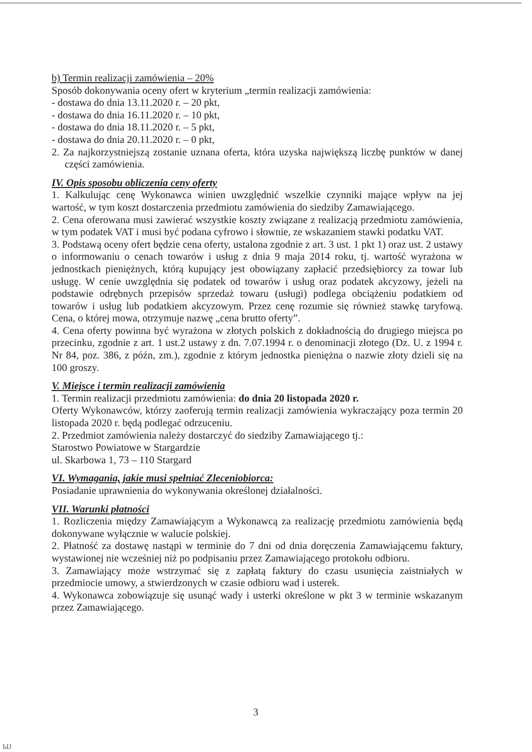b) Termin realizacji zamówienia – 20%
Sposób dokonywania oceny ofert w kryterium „termin realizacji zamówienia:
- dostawa do dnia 13.11.2020 r. – 20 pkt,
- dostawa do dnia 16.11.2020 r. – 10 pkt,
- dostawa do dnia 18.11.2020 r. – 5 pkt,
- dostawa do dnia 20.11.2020 r. – 0 pkt,
2. Za najkorzystniejszą zostanie uznana oferta, która uzyska największą liczbę punktów w danej części zamówienia.
IV. Opis sposobu obliczenia ceny oferty
1. Kalkulując cenę Wykonawca winien uwzględnić wszelkie czynniki mające wpływ na jej wartość, w tym koszt dostarczenia przedmiotu zamówienia do siedziby Zamawiającego.
2. Cena oferowana musi zawierać wszystkie koszty związane z realizacją przedmiotu zamówienia, w tym podatek VAT i musi być podana cyfrowo i słownie, ze wskazaniem stawki podatku VAT.
3. Podstawą oceny ofert będzie cena oferty, ustalona zgodnie z art. 3 ust. 1 pkt 1) oraz ust. 2 ustawy o informowaniu o cenach towarów i usług z dnia 9 maja 2014 roku, tj. wartość wyrażona w jednostkach pieniężnych, którą kupujący jest obowiązany zapłacić przedsiębiorcy za towar lub usługę. W cenie uwzględnia się podatek od towarów i usług oraz podatek akcyzowy, jeżeli na podstawie odrębnych przepisów sprzedaż towaru (usługi) podlega obciążeniu podatkiem od towarów i usług lub podatkiem akcyzowym. Przez cenę rozumie się również stawkę taryfową. Cena, o której mowa, otrzymuje nazwę „cena brutto oferty”.
4. Cena oferty powinna być wyrażona w złotych polskich z dokładnością do drugiego miejsca po przecinku, zgodnie z art. 1 ust.2 ustawy z dn. 7.07.1994 r. o denominacji złotego (Dz. U. z 1994 r. Nr 84, poz. 386, z późn, zm.), zgodnie z którym jednostka pieniężna o nazwie złoty dzieli się na 100 groszy.
V. Miejsce i termin realizacji zamówienia
1. Termin realizacji przedmiotu zamówienia: do dnia 20 listopada 2020 r.
Oferty Wykonawców, którzy zaoferują termin realizacji zamówienia wykraczający poza termin 20 listopada 2020 r. będą podlegać odrzuceniu.
2. Przedmiot zamówienia należy dostarczyć do siedziby Zamawiającego tj.:
Starostwo Powiatowe w Stargardzie
ul. Skarbowa 1, 73 – 110 Stargard
VI. Wymagania, jakie musi spełniać Zleceniobiorca:
Posiadanie uprawnienia do wykonywania określonej działalności.
VII. Warunki płatności
1. Rozliczenia między Zamawiającym a Wykonawcą za realizację przedmiotu zamówienia będą dokonywane wyłącznie w walucie polskiej.
2. Płatność za dostawę nastąpi w terminie do 7 dni od dnia doręczenia Zamawiającemu faktury, wystawionej nie wcześniej niż po podpisaniu przez Zamawiającego protokołu odbioru.
3. Zamawiający może wstrzymać się z zapłatą faktury do czasu usunięcia zaistniałych w przedmiocie umowy, a stwierdzonych w czasie odbioru wad i usterek.
4. Wykonawca zobowiązuje się usunąć wady i usterki określone w pkt 3 w terminie wskazanym przez Zamawiającego.
3
ЫЈ